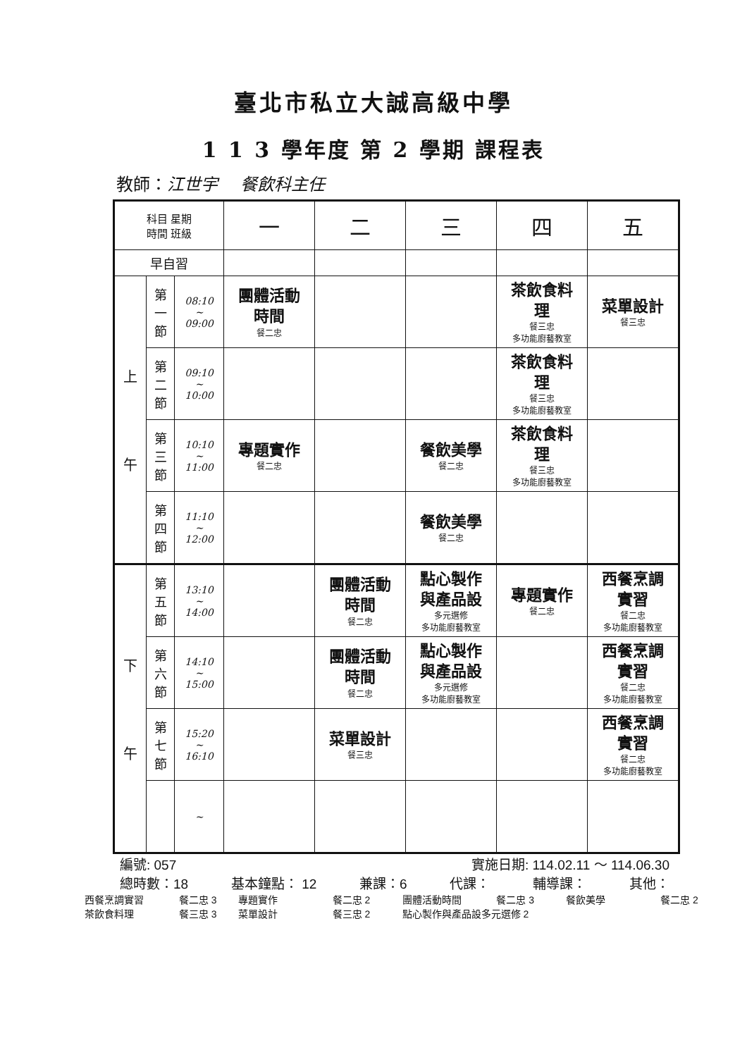臺北市私立大誠高級中學
1 1 3 學年度 第 2 學期 課程表
教師：江世宇 　餐飲科主任
| 科目 星期 時間 班級 | | | 一 | 二 | 三 | 四 | 五 |
| --- | --- | --- | --- | --- | --- | --- | --- |
| 早自習 | | | | | | | |
| 上 午 | 第 一 節 | 08:10 ~ 09:00 | 團體活動 時間 餐二忠 | | | 茶飲食料 理 餐三忠 多功能廚藝教室 | 菜單設計 餐三忠 |
| | 第 二 節 | 09:10 ~ 10:00 | | | | 茶飲食料 理 餐三忠 多功能廚藝教室 | |
| | 第 三 節 | 10:10 ~ 11:00 | 專題實作 餐二忠 | | 餐飲美學 餐二忠 | 茶飲食料 理 餐三忠 多功能廚藝教室 | |
| | 第 四 節 | 11:10 ~ 12:00 | | | 餐飲美學 餐二忠 | | |
| 下 午 | 第 五 節 | 13:10 ~ 14:00 | | 團體活動 時間 餐二忠 | 點心製作 與產品設 多元選修 多功能廚藝教室 | 專題實作 餐二忠 | 西餐烹調 實習 餐二忠 多功能廚藝教室 |
| | 第 六 節 | 14:10 ~ 15:00 | | 團體活動 時間 餐二忠 | 點心製作 與產品設 多元選修 多功能廚藝教室 | | 西餐烹調 實習 餐二忠 多功能廚藝教室 |
| | 第 七 節 | 15:20 ~ 16:10 | | 菜單設計 餐三忠 | | | 西餐烹調 實習 餐二忠 多功能廚藝教室 |
| | | ~ | | | | | |
編號: 057 實施日期: 114.02.11 ～ 114.06.30
總時數：18 基本鐘點： 12 兼課：6 代課： 輔導課： 其他：
西餐烹調實習 餐二忠 3 專題實作 餐二忠 2 團體活動時間 餐二忠 3 餐飲美學 餐二忠 2
茶飲食料理 餐三忠 3 菜單設計 餐三忠 2 點心製作與產品設多元選修 2